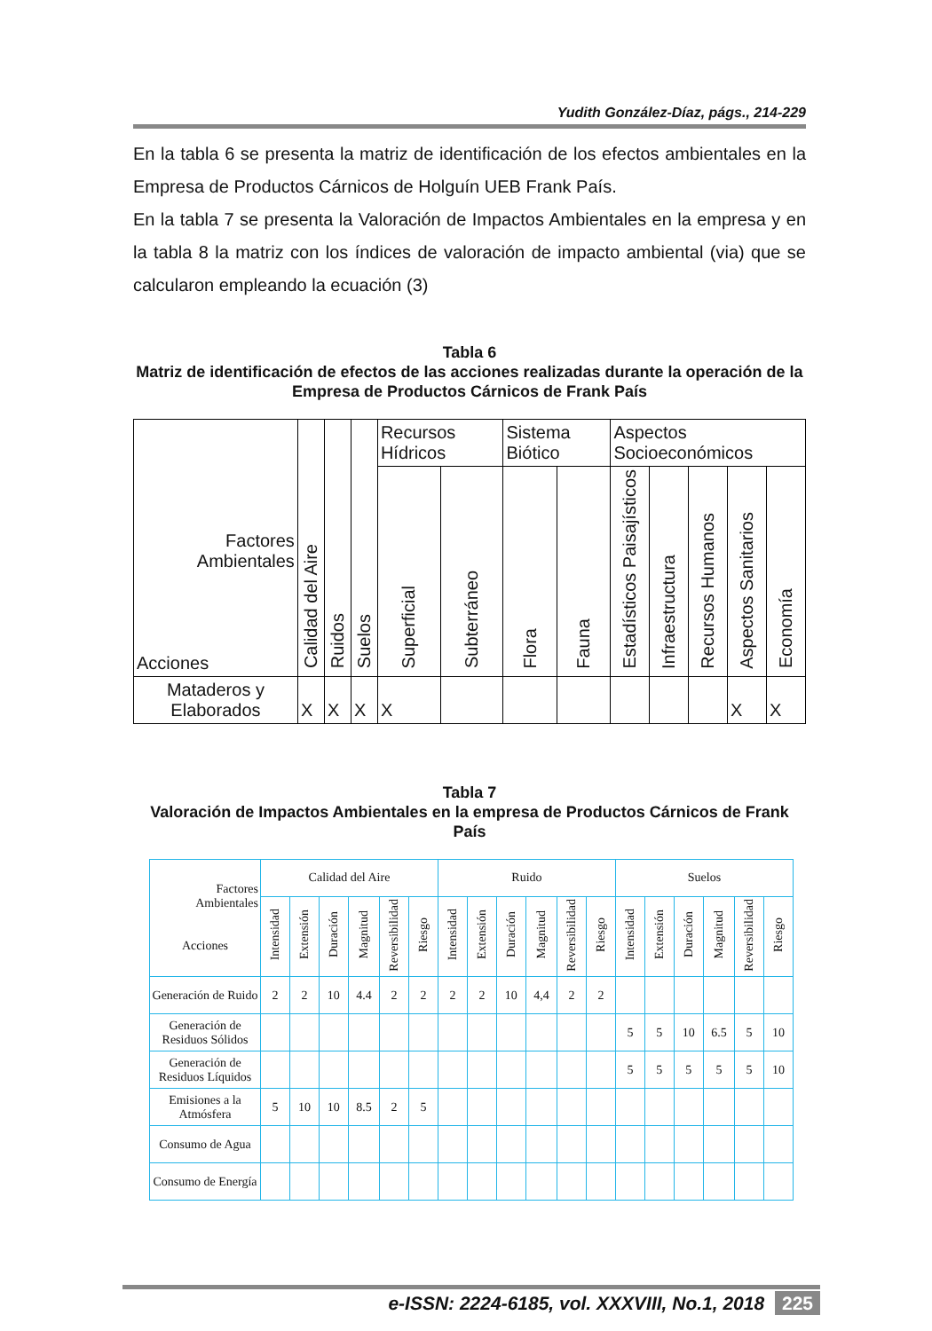Yudith González-Díaz, págs., 214-229
En la tabla 6 se presenta la matriz de identificación de los efectos ambientales en la Empresa de Productos Cárnicos de Holguín UEB Frank País.
En la tabla 7 se presenta la Valoración de Impactos Ambientales en la empresa y en la tabla 8 la matriz con los índices de valoración de impacto ambiental (via) que se calcularon empleando la ecuación (3)
Tabla 6
Matriz de identificación de efectos de las acciones realizadas durante la operación de la Empresa de Productos Cárnicos de Frank País
| Factores Ambientales Acciones | Calidad del Aire | Ruidos | Suelos | Recursos Hídricos | | Sistema Biótico | | Aspectos Socioeconómicos | | | | |
| --- | --- | --- | --- | --- | --- | --- | --- | --- | --- | --- | --- | --- |
| | | | | Superficial | Subterráneo | Flora | Fauna | Estadísticos Paisajísticos | Infraestructura | Recursos Humanos | Aspectos Sanitarios | Economía |
| Mataderos y Elaborados | X | X | X | X | | | | | | | X | X |
Tabla 7
Valoración de Impactos Ambientales en la empresa de Productos Cárnicos de Frank País
| Factores Ambientales Acciones | Calidad del Aire | | | | | | Ruido | | | | | | Suelos | | | | | |
| --- | --- | --- | --- | --- | --- | --- | --- | --- | --- | --- | --- | --- | --- | --- | --- | --- | --- | --- |
| | Intensidad | Extensión | Duración | Magnitud | Reversibilidad | Riesgo | Intensidad | Extensión | Duración | Magnitud | Reversibilidad | Riesgo | Intensidad | Extensión | Duración | Magnitud | Reversibilidad | Riesgo |
| Generación de Ruido | 2 | 2 | 10 | 4.4 | 2 | 2 | 2 | 2 | 10 | 4,4 | 2 | 2 | | | | | | |
| Generación de Residuos Sólidos | | | | | | | | | | | | | 5 | 5 | 10 | 6.5 | 5 | 10 |
| Generación de Residuos Líquidos | | | | | | | | | | | | | 5 | 5 | 5 | 5 | 5 | 10 |
| Emisiones a la Atmósfera | 5 | 10 | 10 | 8.5 | 2 | 5 | | | | | | | | | | | | |
| Consumo de Agua | | | | | | | | | | | | | | | | | | |
| Consumo de Energía | | | | | | | | | | | | | | | | | | |
e-ISSN: 2224-6185, vol. XXXVIII, No.1, 2018 225